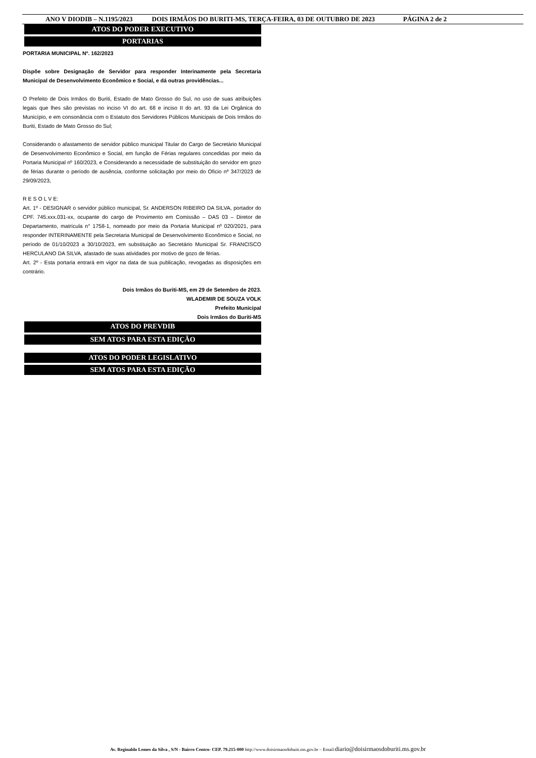ANO V DIODIB – N.1195/2023 DOIS IRMÃOS DO BURITI-MS, TERÇA-FEIRA, 03 DE OUTUBRO DE 2023 PÁGINA 2 de 2
ATOS DO PODER EXECUTIVO
PORTARIAS
PORTARIA MUNICIPAL Nº. 162/2023
Dispõe sobre Designação de Servidor para responder Interinamente pela Secretaria Municipal de Desenvolvimento Econômico e Social, e dá outras providências...
O Prefeito de Dois Irmãos do Buriti, Estado de Mato Grosso do Sul, no uso de suas atribuições legais que lhes são previstas no inciso VI do art. 68 e inciso II do art. 93 da Lei Orgânica do Município, e em consonância com o Estatuto dos Servidores Públicos Municipais de Dois Irmãos do Buriti, Estado de Mato Grosso do Sul;
Considerando o afastamento de servidor público municipal Titular do Cargo de Secretário Municipal de Desenvolvimento Econômico e Social, em função de Férias regulares concedidas por meio da Portaria Municipal nº 160/2023, e Considerando a necessidade de substituição do servidor em gozo de férias durante o período de ausência, conforme solicitação por meio do Oficio nº 347/2023 de 29/09/2023,
R E S O L V E:
Art. 1º - DESIGNAR o servidor público municipal, Sr. ANDERSON RIBEIRO DA SILVA, portador do CPF. 745.xxx.031-xx, ocupante do cargo de Provimento em Comissão – DAS 03 – Diretor de Departamento, matrícula n° 1758-1, nomeado por meio da Portaria Municipal nº 020/2021, para responder INTERINAMENTE pela Secretaria Municipal de Desenvolvimento Econômico e Social, no período de 01/10/2023 a 30/10/2023, em substituição ao Secretário Municipal Sr. FRANCISCO HERCULANO DA SILVA, afastado de suas atividades por motivo de gozo de férias.
Art. 2º - Esta portaria entrará em vigor na data de sua publicação, revogadas as disposições em contrário.
Dois Irmãos do Buriti-MS, em 29 de Setembro de 2023.
WLADEMIR DE SOUZA VOLK
Prefeito Municipal
Dois Irmãos do Buriti-MS
ATOS DO PREVDIB
SEM ATOS PARA ESTA EDIÇÃO
ATOS DO PODER LEGISLATIVO
SEM ATOS PARA ESTA EDIÇÃO
Av. Reginaldo Lemes da Silva , S/N - Bairro Centro- CEP. 79.215-000 http://www.doisirmaosdobuiti.ms.gov.br – Email:diario@doisirmaosdoburiti.ms.gov.br